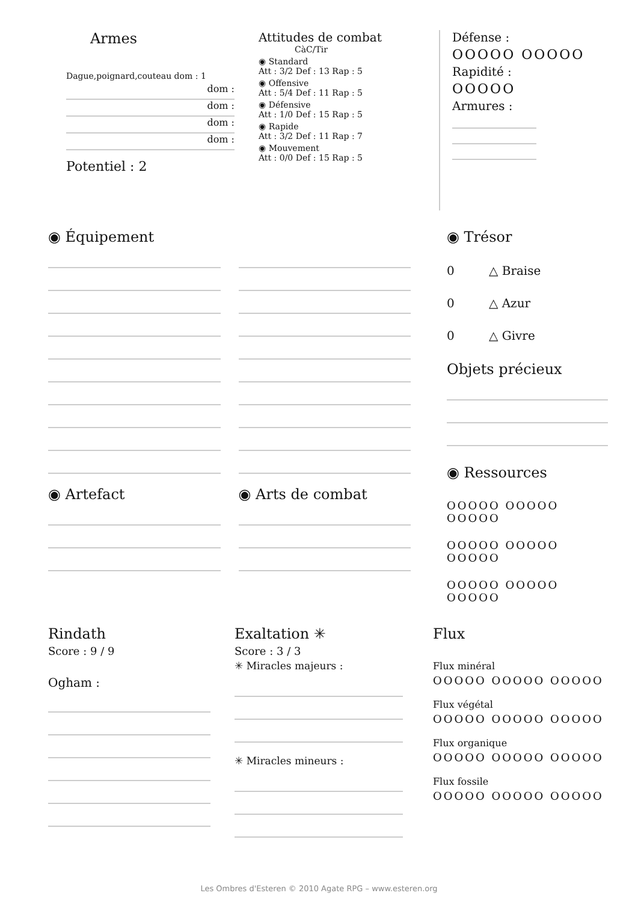Armes
Dague,poignard,couteau dom : 1
dom :
dom :
dom :
dom :
Potentiel : 2
Attitudes de combat
CàC/Tir
◉ Standard
Att : 3/2 Def : 13 Rap : 5
◉ Offensive
Att : 5/4 Def : 11 Rap : 5
◉ Défensive
Att : 1/0 Def : 15 Rap : 5
◉ Rapide
Att : 3/2 Def : 11 Rap : 7
◉ Mouvement
Att : 0/0 Def : 15 Rap : 5
Défense :
OOOOO OOOOO
Rapidité :
OOOOO
Armures :
◉ Équipement
◉ Artefact ◉ Arts de combat
◉ Trésor
0 △ Braise
0 △ Azur
0 △ Givre
Objets précieux
◉ Ressources
OOOOO OOOOO OOOOO
OOOOO OOOOO OOOOO
OOOOO OOOOO OOOOO
Rindath
Score : 9 / 9
Ogham :
Exaltation ✳
Score : 3 / 3
✳ Miracles majeurs :
✳ Miracles mineurs :
Flux
Flux minéral
OOOOO OOOOO OOOOO
Flux végétal
OOOOO OOOOO OOOOO
Flux organique
OOOOO OOOOO OOOOO
Flux fossile
OOOOO OOOOO OOOOO
Les Ombres d'Esteren © 2010 Agate RPG – www.esteren.org